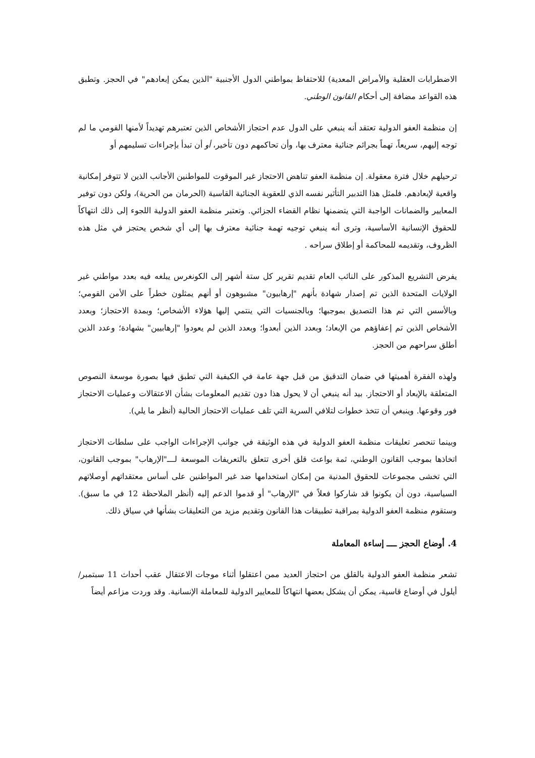الاضطرابات العقلية والأمراض المعدية) للاحتفاظ بمواطني الدول الأجنبية "الذين يمكن إبعادهم" في الحجز. وتطبق هذه القواعد مضافة إلى أحكام القانون الوطني.
إن منظمة العفو الدولية تعتقد أنه ينبغي على الدول عدم احتجاز الأشخاص الذين تعتبرهم تهديداً لأمنها القومي ما لم توجه إليهم، سريعاً، تهماً بجرائم جنائية معترف بها، وأن تحاكمهم دون تأخير، أو أن تبدأ بإجراءات تسليمهم أو
ترحيلهم خلال فترة معقولة. إن منظمة العفو تناهض الاحتجاز غير الموقوت للمواطنين الأجانب الذين لا تتوفر إمكانية واقعية لإبعادهم. فلمثل هذا التدبير التأثير نفسه الذي للعقوبة الجنائية القاسية (الحرمان من الحرية)، ولكن دون توفير المعايير والضمانات الواجبة التي يتضمنها نظام القضاء الجزائي. وتعتبر منظمة العفو الدولية اللجوء إلى ذلك انتهاكاً للحقوق الإنسانية الأساسية، وترى أنه ينبغي توجيه تهمة جنائية معترف بها إلى أي شخص يحتجز في مثل هذه الظروف، وتقديمه للمحاكمة أو إطلاق سراحه .
يفرض التشريع المذكور على النائب العام تقديم تقرير كل ستة أشهر إلى الكونغرس يبلغه فيه بعدد مواطني غير الولايات المتحدة الذين تم إصدار شهادة بأنهم "إرهابيون" مشبوهون أو أنهم يمثلون خطراً على الأمن القومي؛ وبالأسس التي تم هذا التصديق بموجبها؛ وبالجنسيات التي ينتمي إليها هؤلاء الأشخاص؛ وبمدة الاحتجاز؛ وبعدد الأشخاص الذين تم إعفاؤهم من الإبعاد؛ وبعدد الذين أبعدوا؛ وبعدد الذين لم يعودوا "إرهابيين" بشهادة؛ وعدد الذين أطلق سراحهم من الحجز.
ولهذه الفقرة أهميتها في ضمان التدقيق من قبل جهة عامة في الكيفية التي تطبق فيها بصورة موسعة النصوص المتعلقة بالإبعاد أو الاحتجاز. بيد أنه ينبغي أن لا يحول هذا دون تقديم المعلومات بشأن الاعتقالات وعمليات الاحتجاز فور وقوعها. وينبغي أن تتخذ خطوات لتلافي السرية التي تلف عمليات الاحتجاز الحالية (أنظر ما يلي).
وبينما تنحصر تعليقات منظمة العفو الدولية في هذه الوثيقة في جوانب الإجراءات الواجب على سلطات الاحتجاز اتخاذها بموجب القانون الوطني، ثمة بواعث قلق أخرى تتعلق بالتعريفات الموسعة لـــ"الإرهاب" بموجب القانون، التي تخشى مجموعات للحقوق المدنية من إمكان استخدامها ضد غير المواطنين على أساس معتقداتهم أوصلاتهم السياسية، دون أن يكونوا قد شاركوا فعلاً في "الإرهاب" أو قدموا الدعم إليه (أنظر الملاحظة 12 في ما سبق). وستقوم منظمة العفو الدولية بمراقبة تطبيقات هذا القانون وتقديم مزيد من التعليقات بشأنها في سياق ذلك.
4. أوضاع الحجز ــــ إساءة المعاملة
تشعر منظمة العفو الدولية بالقلق من احتجاز العديد ممن اعتقلوا أثناء موجات الاعتقال عقب أحداث 11 سبتمبر/أيلول في أوضاع قاسية، يمكن أن يشكل بعضها انتهاكاً للمعايير الدولية للمعاملة الإنسانية. وقد وردت مزاعم أيضاً